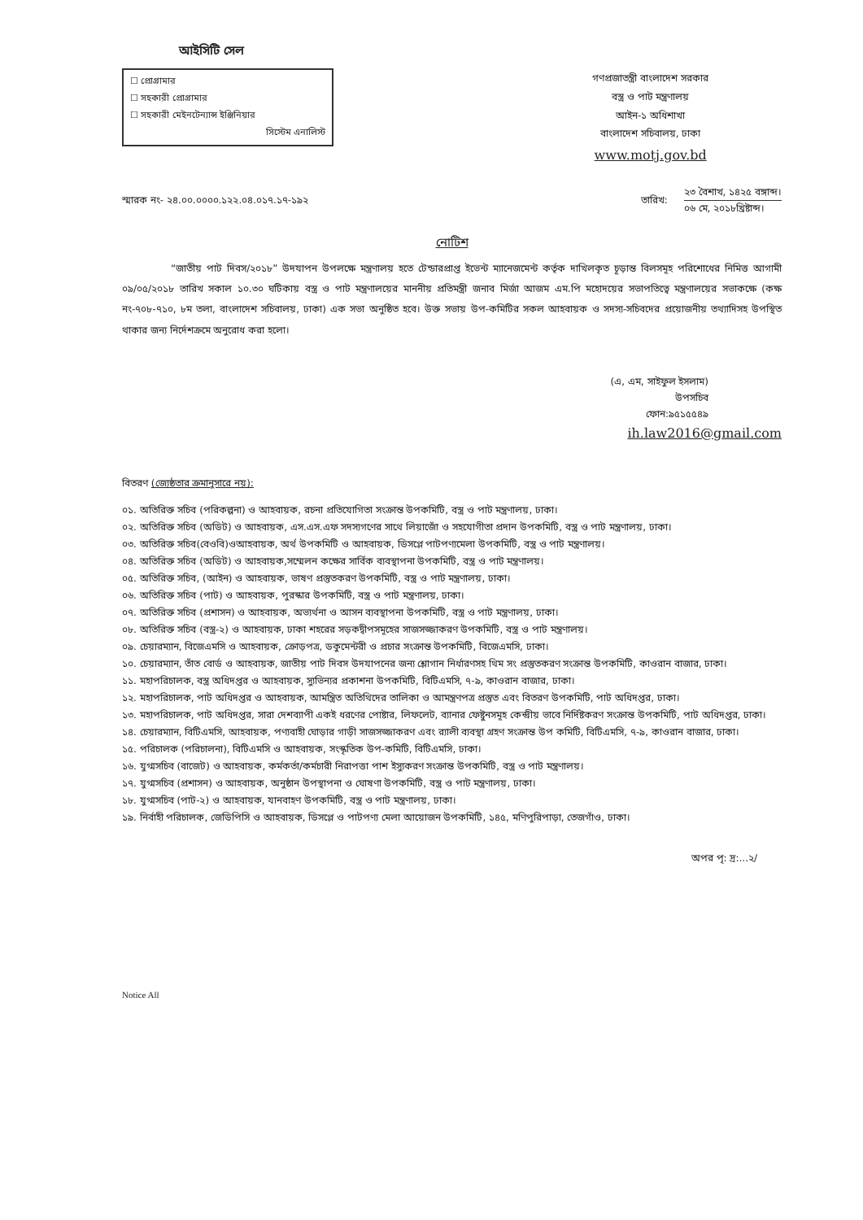আইসিটি সেল
☐ প্রোগ্রামার
☐ সহকারী প্রোগ্রামার
☐ সহকারী মেইনটেন্যান্স ইঞ্জিনিয়ার
সিস্টেম এনালিস্ট
গণপ্রজাতন্ত্রী বাংলাদেশ সরকার
বস্ত্র ও পাট মন্ত্রণালয়
আইন-১ অধিশাখা
বাংলাদেশ সচিবালয়, ঢাকা
www.motj.gov.bd
স্মারক নং- ২৪.০০.০০০০.১২২.০৪.০১৭.১৭-১৯২
তারিখ:
২৩ বৈশাখ, ১৪২৫ বঙ্গাব্দ।
০৬ মে, ২০১৮খ্রিষ্টাব্দ।
নোটিশ
“জাতীয় পাট দিবস/২০১৮” উদযাপন উপলক্ষে মন্ত্রণালয় হতে টেন্ডারপ্রাপ্ত ইভেন্ট ম্যানেজমেন্ট কর্তৃক দাখিলকৃত চূড়ান্ত বিলসমূহ পরিশোধের নিমিত্ত আগামী ০৯/০৫/২০১৮ তারিখ সকাল ১০.৩০ ঘটিকায় বস্ত্র ও পাট মন্ত্রণালয়ের মাননীয় প্রতিমন্ত্রী জনাব মির্জা আজম এম.পি মহোদয়ের সভাপতিত্বে মন্ত্রণালয়ের সভাকক্ষে (কক্ষ নং-৭০৮-৭১০, ৮ম তলা, বাংলাদেশ সচিবালয়, ঢাকা) এক সভা অনুষ্ঠিত হবে। উক্ত সভায় উপ-কমিটির সকল আহবায়ক ও সদস্য-সচিবদের প্রয়োজনীয় তথ্যাদিসহ উপস্থিত থাকার জন্য নির্দেশক্রমে অনুরোধ করা হলো।
(এ, এম, সাইফুল ইসলাম)
উপসচিব
ফোন:৯৫১৫৫৪৯
ih.law2016@gmail.com
বিতরণ (জ্যেষ্ঠতার ক্রমানুসারে নয়):
০১. অতিরিক্ত সচিব (পরিকল্পনা) ও আহবায়ক, রচনা প্রতিযোগিতা সংক্রান্ত উপকমিটি, বস্ত্র ও পাট মন্ত্রণালয়, ঢাকা।
০২. অতিরিক্ত সচিব (অডিট) ও আহবায়ক, এস.এস.এফ সদস্যগণের সাথে লিয়াজোঁ ও সহযোগীতা প্রদান উপকমিটি, বস্ত্র ও পাট মন্ত্রণালয়, ঢাকা।
০৩. অতিরিক্ত সচিব(বেওবি)ওআহবায়ক, অর্থ উপকমিটি ও আহবায়ক, ডিসপ্লে পাটপণ্যমেলা উপকমিটি, বস্ত্র ও পাট মন্ত্রণালয়।
০৪. অতিরিক্ত সচিব (অডিট) ও আহবায়ক,সম্মেলন কক্ষের সার্বিক ব্যবস্থাপনা উপকমিটি, বস্ত্র ও পাট মন্ত্রণালয়।
০৫. অতিরিক্ত সচিব, (আইন) ও আহবায়ক, ভাষণ প্রস্তুতকরণ উপকমিটি, বস্ত্র ও পাট মন্ত্রণালয়, ঢাকা।
০৬. অতিরিক্ত সচিব (পাট) ও আহবায়ক, পুরস্কার উপকমিটি, বস্ত্র ও পাট মন্ত্রণালয়, ঢাকা।
০৭. অতিরিক্ত সচিব (প্রশাসন) ও আহবায়ক, অভ্যর্থনা ও আসন ব্যবস্থাপনা উপকমিটি, বস্ত্র ও পাট মন্ত্রণালয়, ঢাকা।
০৮. অতিরিক্ত সচিব (বস্ত্র-২) ও আহবায়ক, ঢাকা শহরের সড়কদ্বীপসমূহের সাজসজ্জাকরণ উপকমিটি, বস্ত্র ও পাট মন্ত্রণালয়।
০৯. চেয়ারম্যান, বিজেএমসি ও আহবায়ক, ক্রোড়পত্র, ডকুমেন্টরী ও প্রচার সংক্রান্ত উপকমিটি, বিজেএমসি, ঢাকা।
১০. চেয়ারম্যান, তাঁত বোর্ড ও আহবায়ক, জাতীয় পাট দিবস উদযাপনের জন্য শ্লোগান নির্ধারণসহ থিম সং প্রস্তুতকরণ সংক্রান্ত উপকমিটি, কাওরান বাজার, ঢাকা।
১১. মহাপরিচালক, বস্ত্র অধিদপ্তর ও আহবায়ক, স্যুভিন্যর প্রকাশনা উপকমিটি, বিটিএমসি, ৭-৯, কাওরান বাজার, ঢাকা।
১২. মহাপরিচালক, পাট অধিদপ্তর ও আহবায়ক, আমন্ত্রিত অতিথিদের তালিকা ও আমন্ত্রণপত্র প্রস্তুত এবং বিতরণ উপকমিটি, পাট অধিদপ্তর, ঢাকা।
১৩. মহাপরিচালক, পাট অধিদপ্তর, সারা দেশব্যাপী একই ধরণের পোষ্টার, লিফলেট, ব্যানার ফেষ্টুনসমূহ কেন্দ্রীয় ভাবে নির্দিষ্টকরণ সংক্রান্ত উপকমিটি, পাট অধিদপ্তর, ঢাকা।
১৪. চেয়ারম্যান, বিটিএমসি, আহবায়ক, পণ্যবাহী ঘোড়ার গাড়ী সাজসজ্জাকরণ এবং র‍্যালী ব্যবস্থা গ্রহণ সংক্রান্ত উপ কমিটি, বিটিএমসি, ৭-৯, কাওরান বাজার, ঢাকা।
১৫. পরিচালক (পরিচালনা), বিটিএমসি ও আহবায়ক, সংস্কৃতিক উপ-কমিটি, বিটিএমসি, ঢাকা।
১৬. যুগ্মসচিব (বাজেট) ও আহবায়ক, কর্মকর্তা/কর্মচারী নিরাপত্তা পাশ ইস্যুকরণ সংক্রান্ত উপকমিটি, বস্ত্র ও পাট মন্ত্রণালয়।
১৭. যুগ্মসচিব (প্রশাসন) ও আহবায়ক, অনুষ্ঠান উপস্থাপনা ও ঘোষণা উপকমিটি, বস্ত্র ও পাট মন্ত্রণালয়, ঢাকা।
১৮. যুগ্মসচিব (পাট-২) ও আহবায়ক, যানবাহণ উপকমিটি, বস্ত্র ও পাট মন্ত্রণালয়, ঢাকা।
১৯. নির্বাহী পরিচালক, জেডিপিসি ও আহবায়ক, ডিসপ্লে ও পাটপণ্য মেলা আয়োজন উপকমিটি, ১৪৫, মণিপুরিপাড়া, তেজগাঁও, ঢাকা।
অপর পৃ: দ্র:...২/
Notice All